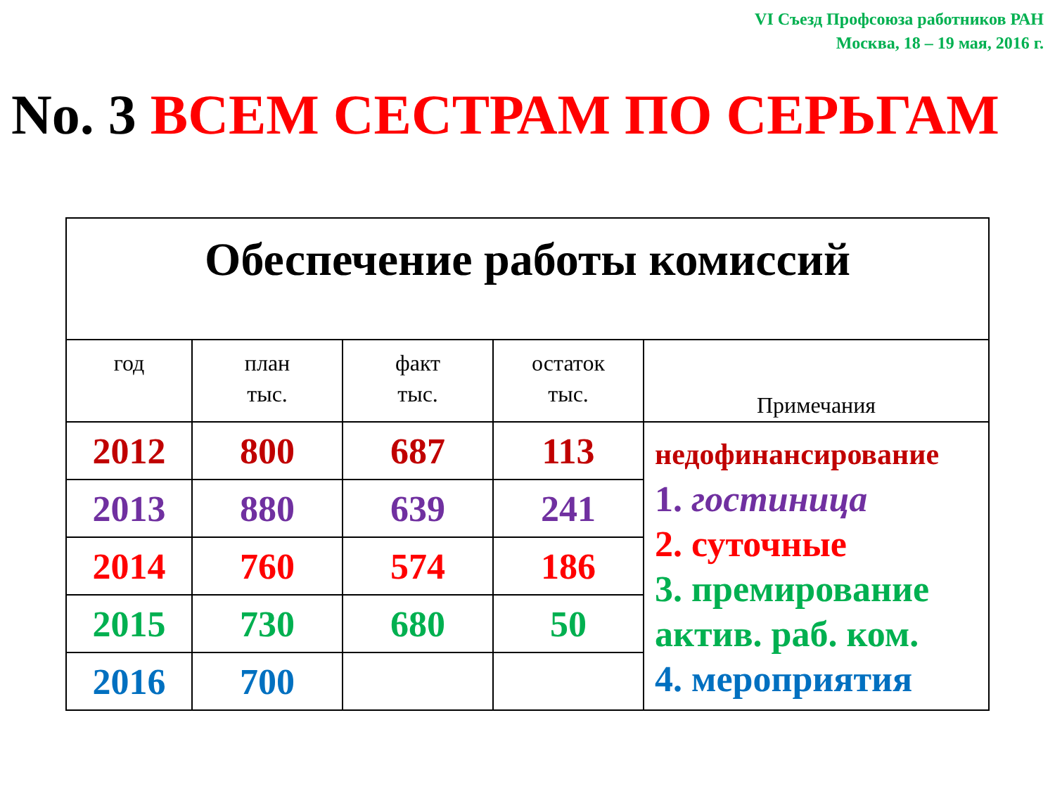VI Съезд Профсоюза работников РАН
Москва, 18 – 19 мая, 2016 г.
No. 3 ВСЕМ СЕСТРАМ ПО СЕРЬГАМ
| Обеспечение работы комиссий | | | | |
| год | план тыс. | факт тыс. | остаток тыс. | Примечания |
| 2012 | 800 | 687 | 113 | недофинансирование 1. гостиница 2. суточные 3. премирование актив. раб. ком. 4. мероприятия |
| 2013 | 880 | 639 | 241 | |
| 2014 | 760 | 574 | 186 | |
| 2015 | 730 | 680 | 50 | |
| 2016 | 700 | | | |